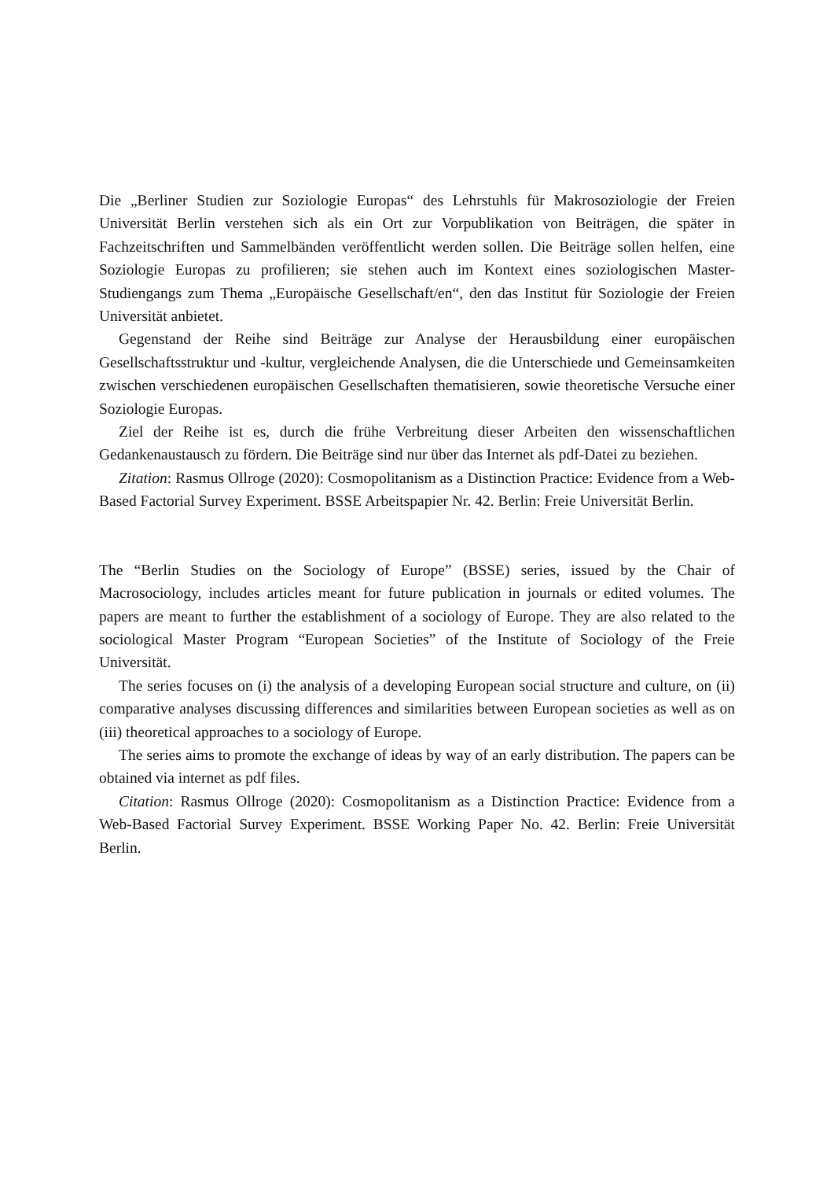Die „Berliner Studien zur Soziologie Europas“ des Lehrstuhls für Makrosoziologie der Freien Universität Berlin verstehen sich als ein Ort zur Vorpublikation von Beiträgen, die später in Fachzeitschriften und Sammelbänden veröffentlicht werden sollen. Die Beiträge sollen helfen, eine Soziologie Europas zu profilieren; sie stehen auch im Kontext eines soziologischen Master-Studiengangs zum Thema „Europäische Gesellschaft/en“, den das Institut für Soziologie der Freien Universität anbietet.
Gegenstand der Reihe sind Beiträge zur Analyse der Herausbildung einer europäischen Gesellschaftsstruktur und -kultur, vergleichende Analysen, die die Unterschiede und Gemeinsamkeiten zwischen verschiedenen europäischen Gesellschaften thematisieren, sowie theoretische Versuche einer Soziologie Europas.
Ziel der Reihe ist es, durch die frühe Verbreitung dieser Arbeiten den wissenschaftlichen Gedankenaustausch zu fördern. Die Beiträge sind nur über das Internet als pdf-Datei zu beziehen.
Zitation: Rasmus Ollroge (2020): Cosmopolitanism as a Distinction Practice: Evidence from a Web-Based Factorial Survey Experiment. BSSE Arbeitspapier Nr. 42. Berlin: Freie Universität Berlin.
The “Berlin Studies on the Sociology of Europe” (BSSE) series, issued by the Chair of Macrosociology, includes articles meant for future publication in journals or edited volumes. The papers are meant to further the establishment of a sociology of Europe. They are also related to the sociological Master Program “European Societies” of the Institute of Sociology of the Freie Universität.
The series focuses on (i) the analysis of a developing European social structure and culture, on (ii) comparative analyses discussing differences and similarities between European societies as well as on (iii) theoretical approaches to a sociology of Europe.
The series aims to promote the exchange of ideas by way of an early distribution. The papers can be obtained via internet as pdf files.
Citation: Rasmus Ollroge (2020): Cosmopolitanism as a Distinction Practice: Evidence from a Web-Based Factorial Survey Experiment. BSSE Working Paper No. 42. Berlin: Freie Universität Berlin.